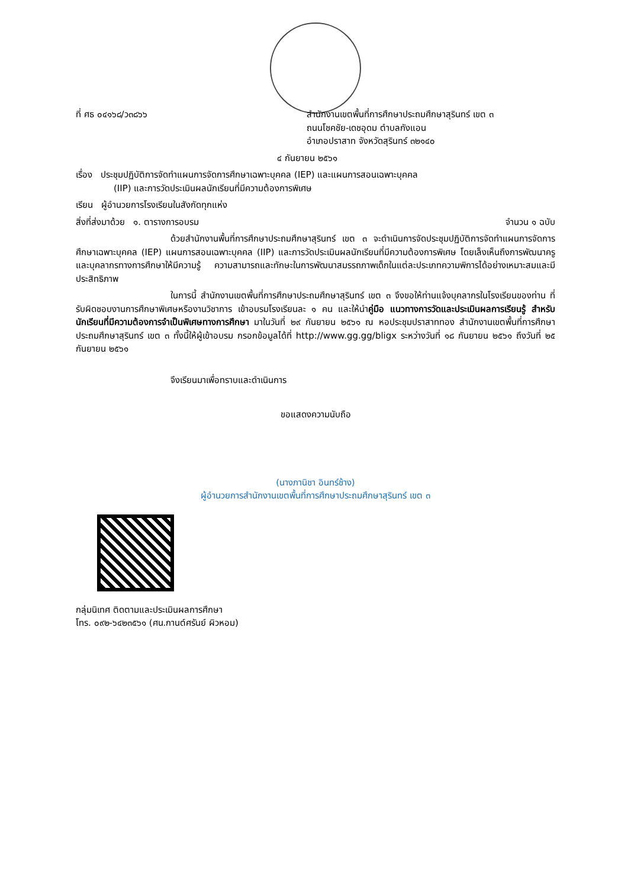ที่ ศธ ๐๔๑๖๘/ว๓๘๖๖ สำนักงานเขตพื้นที่การศึกษาประถมศึกษาสุรินทร์ เขต ๓
ถนนโชคชัย-เดชอุดม ตำบลกังแอน
อำเภอปราสาท จังหวัดสุรินทร์ ๓๒๑๔๐
๔ กันยายน ๒๕๖๑
เรื่อง ประชุมปฏิบัติการจัดทำแผนการจัดการศึกษาเฉพาะบุคคล (IEP) และแผนการสอนเฉพาะบุคคล
(IIP) และการวัดประเมินผลนักเรียนที่มีความต้องการพิเศษ
เรียน ผู้อำนวยการโรงเรียนในสังกัดทุกแห่ง
สิ่งที่ส่งมาด้วย ๑. ตารางการอบรม จำนวน ๑ ฉบับ
ด้วยสำนักงานพื้นที่การศึกษาประถมศึกษาสุรินทร์ เขต ๓ จะดำเนินการจัดประชุมปฏิบัติการจัดทำแผนการจัดการศึกษาเฉพาะบุคคล (IEP) แผนการสอนเฉพาะบุคคล (IIP) และการวัดประเมินผลนักเรียนที่มีความต้องการพิเศษ โดยเล็งเห็นถึงการพัฒนาครูและบุคลากรทางการศึกษาให้มีความรู้ ความสามารถและทักษะในการพัฒนาสมรรถภาพเด็กในแต่ละประเภทความพิการได้อย่างเหมาะสมและมีประสิทธิภาพ
ในการนี้ สำนักงานเขตพื้นที่การศึกษาประถมศึกษาสุรินทร์ เขต ๓ จึงขอให้ท่านแจ้งบุคลากรในโรงเรียนของท่าน ที่รับผิดชอบงานการศึกษาพิเศษหรืองานวิชาการ เข้าอบรมโรงเรียนละ ๑ คน และให้นำคู่มือ แนวทางการวัดและประเมินผลการเรียนรู้ สำหรับนักเรียนที่มีความต้องการจำเป็นพิเศษทางการศึกษา มาในวันที่ ๒๙ กันยายน ๒๕๖๑ ณ หอประชุมปราสาททอง สำนักงานเขตพื้นที่การศึกษาประถมศึกษาสุรินทร์ เขต ๓ ทั้งนี้ให้ผู้เข้าอบรม กรอกข้อมูลได้ที่ http://www.gg.gg/bligx ระหว่างวันที่ ๑๘ กันยายน ๒๕๖๑ ถึงวันที่ ๒๕ กันยายน ๒๕๖๑
จึงเรียนมาเพื่อทราบและดำเนินการ
ขอแสดงความนับถือ
(นางภานิชา อินทร์ช้าง)
ผู้อำนวยการสำนักงานเขตพื้นที่การศึกษาประถมศึกษาสุรินทร์ เขต ๓
กลุ่มนิเทศ ติดตามและประเมินผลการศึกษา
โทร. ๐๙๒-๖๔๒๓๕๖๑ (ศน.กานต์ศรันย์ ผิวหอม)